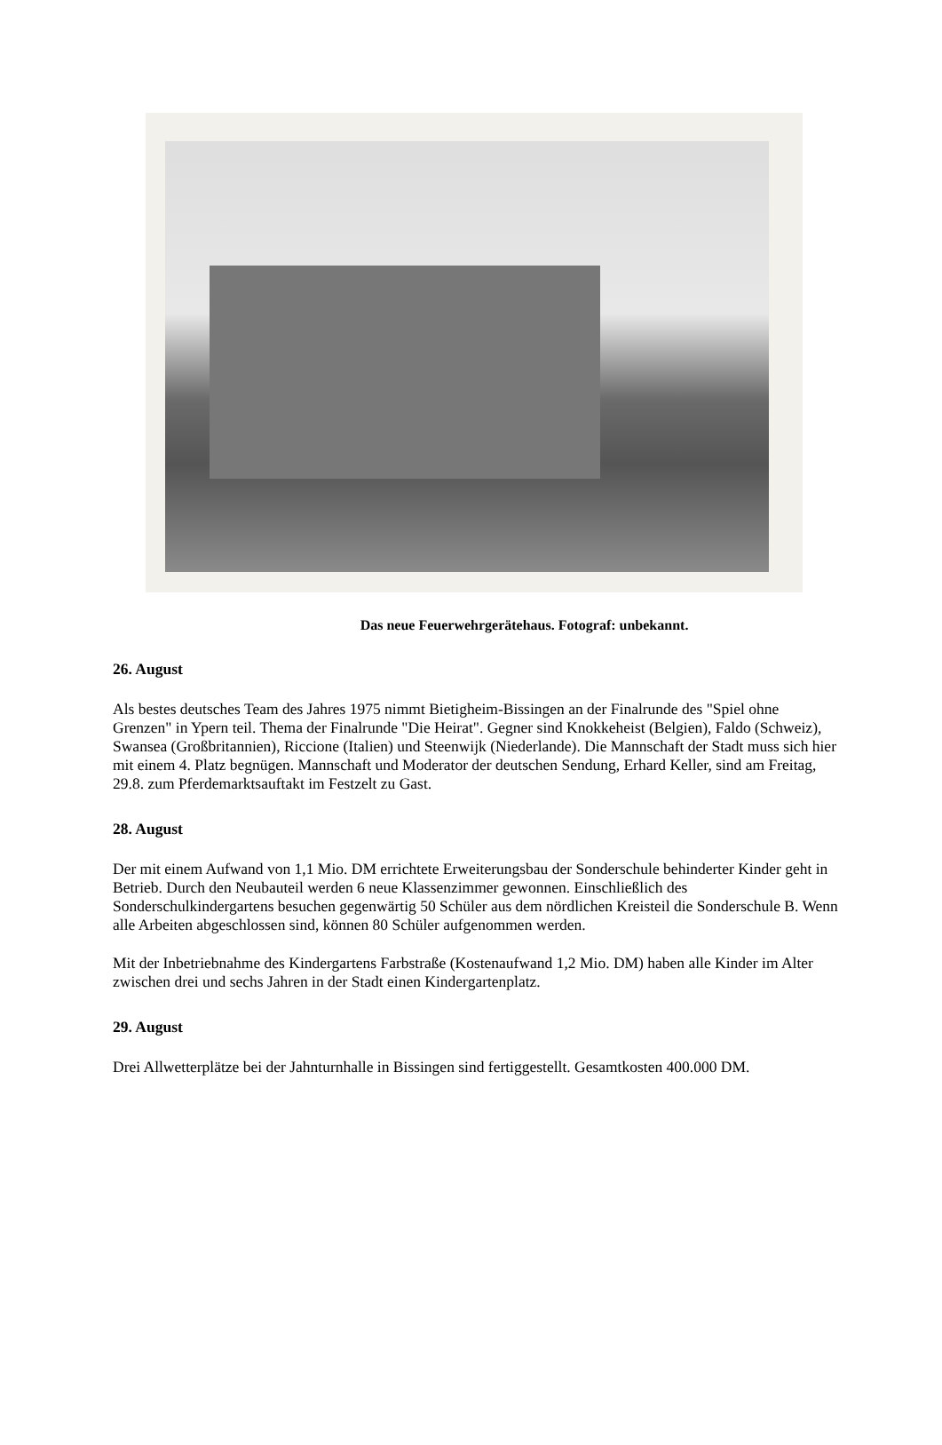Das neue Feuerwehrgerätehaus. Fotograf: unbekannt.
26. August
Als bestes deutsches Team des Jahres 1975 nimmt Bietigheim-Bissingen an der Finalrunde des "Spiel ohne Grenzen" in Ypern teil. Thema der Finalrunde "Die Heirat". Gegner sind Knokkeheist (Belgien), Faldo (Schweiz), Swansea (Großbritannien), Riccione (Italien) und Steenwijk (Niederlande). Die Mannschaft der Stadt muss sich hier mit einem 4. Platz begnügen. Mannschaft und Moderator der deutschen Sendung, Erhard Keller, sind am Freitag, 29.8. zum Pferdemarktsauftakt im Festzelt zu Gast.
28. August
Der mit einem Aufwand von 1,1 Mio. DM errichtete Erweiterungsbau der Sonderschule behinderter Kinder geht in Betrieb. Durch den Neubauteil werden 6 neue Klassenzimmer gewonnen. Einschließlich des Sonderschulkindergartens besuchen gegenwärtig 50 Schüler aus dem nördlichen Kreisteil die Sonderschule B. Wenn alle Arbeiten abgeschlossen sind, können 80 Schüler aufgenommen werden.
Mit der Inbetriebnahme des Kindergartens Farbstraße (Kostenaufwand 1,2 Mio. DM) haben alle Kinder im Alter zwischen drei und sechs Jahren in der Stadt einen Kindergartenplatz.
29. August
Drei Allwetterplätze bei der Jahnturnhalle in Bissingen sind fertiggestellt. Gesamtkosten 400.000 DM.